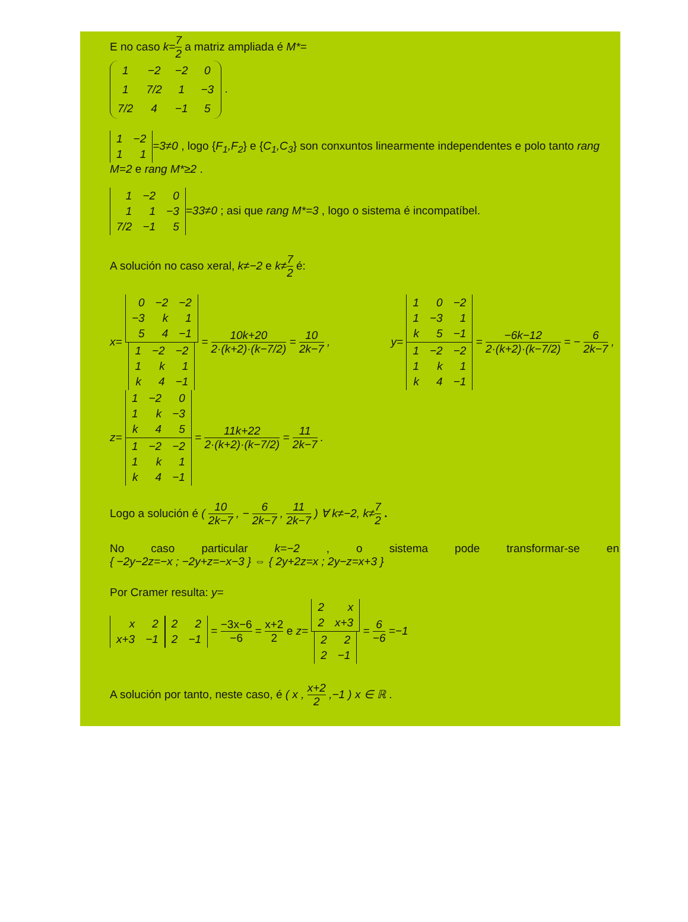E no caso k=7 2 a matriz ampliada é M*=
| 1 | −2 | −2 | 0 |
| 1 | 7/2 | 1 | −3 |
| 7/2 | 4 | −1 | 5 |
.
| 1 | −2 |
| 1 | 1 |
=3≠0 , logo {F<sub>1</sub>,F<sub>2</sub>} e {C<sub>1</sub>,C<sub>3</sub>} son conxuntos linearmente independentes e polo tanto rang M=2 e rang M*≥2 .
| 1 | −2 | 0 |
| 1 | 1 | −3 |
| 7/2 | −1 | 5 |
=33≠0 ; asi que rang M*=3 , logo o sistema é incompatíbel.
A solución no caso xeral, k≠−2 e k≠7 2 é:
x=
| 0 | −2 | −2 |
| −3 | k | 1 |
| 5 | 4 | −1 |
| 1 | −2 | −2 |
| 1 | k | 1 |
| k | 4 | −1 |
= 10k+20 2·(k+2)·(k−7/2) = 10 2k−7 ,
y=
| 1 | 0 | −2 |
| 1 | −3 | 1 |
| k | 5 | −1 |
| 1 | −2 | −2 |
| 1 | k | 1 |
| k | 4 | −1 |
= −6k−12 2·(k+2)·(k−7/2) = − 6 2k−7 ,
z=
| 1 | −2 | 0 |
| 1 | k | −3 |
| k | 4 | 5 |
| 1 | −2 | −2 |
| 1 | k | 1 |
| k | 4 | −1 |
= 11k+22 2·(k+2)·(k−7/2) = 11 2k−7 .
Logo a solución é ( 10 2k−7 , − 6 2k−7 , 11 2k−7 ) ∀ k≠−2, k≠7 2 .
No caso particular k=−2 , o sistema pode transformar-se en
{ −2y−2z=−x ; −2y+z=−x−3 } ⇔ { 2y+2z=x ; 2y−z=x+3 }
Por Cramer resulta: y=
| x | 2 |
| x+3 | −1 |
| 2 | 2 |
| 2 | −1 |
= −3x−6 −6 = x+2 2 e z=
| 2 | x |
| 2 | x+3 |
| 2 | 2 |
| 2 | −1 |
= 6 −6 =−1
A solución por tanto, neste caso, é ( x , x+2 2 ,−1 ) x ∈ ℝ .